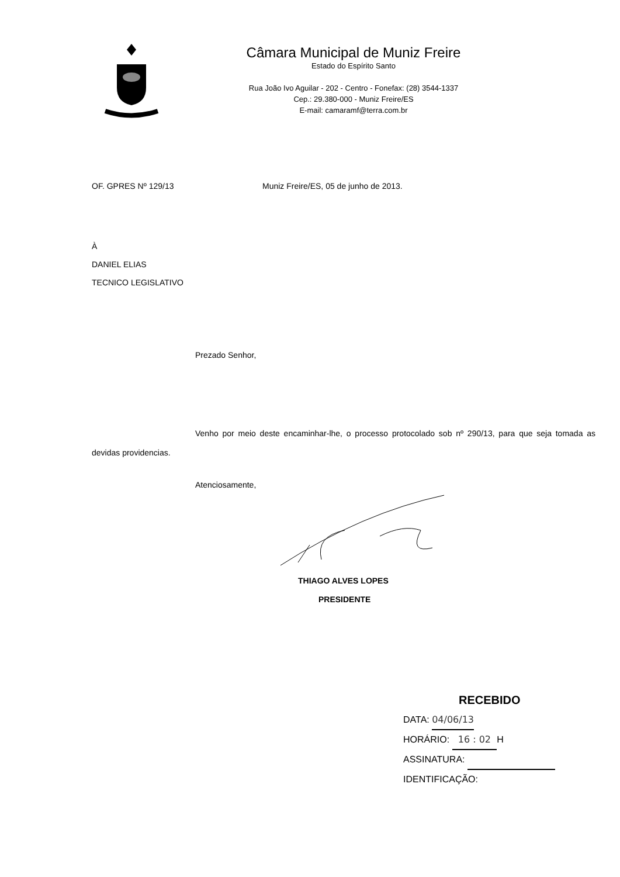Câmara Municipal de Muniz Freire
Estado do Espírito Santo
Rua João Ivo Aguilar - 202 - Centro - Fonefax: (28) 3544-1337
Cep.: 29.380-000 - Muniz Freire/ES
E-mail: camaramf@terra.com.br
OF. GPRES Nº 129/13 Muniz Freire/ES, 05 de junho de 2013.
À
DANIEL ELIAS
TECNICO LEGISLATIVO
Prezado Senhor,
Venho por meio deste encaminhar-lhe, o processo protocolado sob nº 290/13, para que seja tomada as devidas providencias.
Atenciosamente,
THIAGO ALVES LOPES
PRESIDENTE
RECEBIDO
DATA: 04/06/13
HORÁRIO: 16 : 02 H
ASSINATURA:
IDENTIFICAÇÃO: